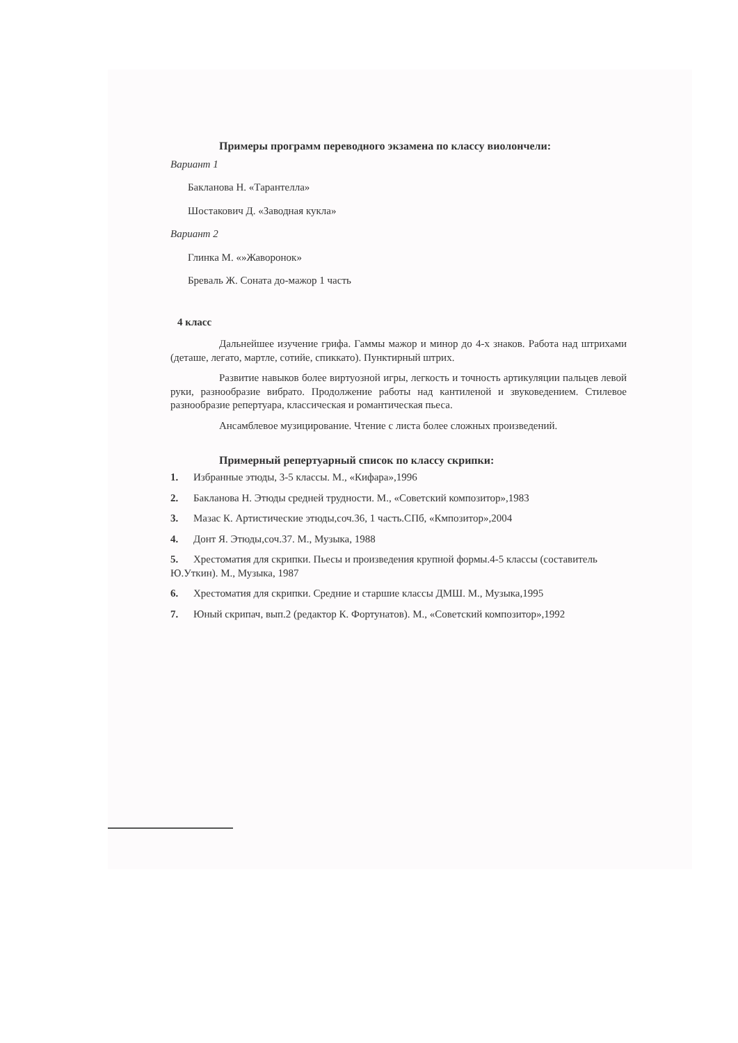Примеры программ переводного экзамена по классу виолончели:
Вариант 1
Бакланова Н. «Тарантелла»
Шостакович Д. «Заводная кукла»
Вариант 2
Глинка М. «»Жаворонок»
Бреваль Ж. Соната до-мажор 1 часть
4 класс
Дальнейшее изучение грифа. Гаммы мажор и минор до 4-х знаков. Работа над штрихами (деташе, легато, мартле, сотийе, спиккато). Пунктирный штрих.
Развитие навыков более виртуозной игры, легкость и точность артикуляции пальцев левой руки, разнообразие вибрато. Продолжение работы над кантиленой и звуковедением. Стилевое разнообразие репертуара, классическая и романтическая пьеса.
Ансамблевое музицирование. Чтение с листа более сложных произведений.
Примерный репертуарный список по классу скрипки:
1. Избранные этюды, 3-5 классы. М., «Кифара»,1996
2. Бакланова Н. Этюды средней трудности. М., «Советский композитор»,1983
3. Мазас К. Артистические этюды,соч.36, 1 часть.СПб, «Кмпозитор»,2004
4. Донт Я. Этюды,соч.37. М., Музыка, 1988
5. Хрестоматия для скрипки. Пьесы и произведения крупной формы.4-5 классы (составитель Ю.Уткин). М., Музыка, 1987
6. Хрестоматия для скрипки. Средние и старшие классы ДМШ. М., Музыка,1995
7. Юный скрипач, вып.2 (редактор К. Фортунатов). М., «Советский композитор»,1992